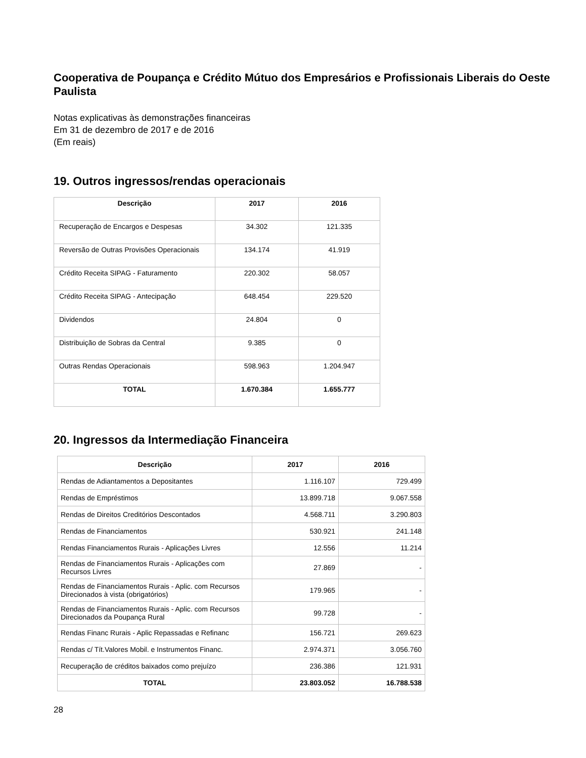Cooperativa de Poupança e Crédito Mútuo dos Empresários e Profissionais Liberais do Oeste Paulista
Notas explicativas às demonstrações financeiras
Em 31 de dezembro de 2017 e de 2016
(Em reais)
19. Outros ingressos/rendas operacionais
| Descrição | 2017 | 2016 |
| --- | --- | --- |
| Recuperação de Encargos e Despesas | 34.302 | 121.335 |
| Reversão de Outras Provisões Operacionais | 134.174 | 41.919 |
| Crédito Receita SIPAG - Faturamento | 220.302 | 58.057 |
| Crédito Receita SIPAG - Antecipação | 648.454 | 229.520 |
| Dividendos | 24.804 | 0 |
| Distribuição de Sobras da Central | 9.385 | 0 |
| Outras Rendas Operacionais | 598.963 | 1.204.947 |
| TOTAL | 1.670.384 | 1.655.777 |
20. Ingressos da Intermediação Financeira
| Descrição | 2017 | 2016 |
| --- | --- | --- |
| Rendas de Adiantamentos a Depositantes | 1.116.107 | 729.499 |
| Rendas de Empréstimos | 13.899.718 | 9.067.558 |
| Rendas de Direitos Creditórios Descontados | 4.568.711 | 3.290.803 |
| Rendas de Financiamentos | 530.921 | 241.148 |
| Rendas Financiamentos Rurais - Aplicações Livres | 12.556 | 11.214 |
| Rendas de Financiamentos Rurais - Aplicações com Recursos Livres | 27.869 | - |
| Rendas de Financiamentos Rurais - Aplic. com Recursos Direcionados à vista (obrigatórios) | 179.965 | - |
| Rendas de Financiamentos Rurais - Aplic. com Recursos Direcionados da Poupança Rural | 99.728 | - |
| Rendas Financ Rurais - Aplic Repassadas e Refinanc | 156.721 | 269.623 |
| Rendas c/ Tít.Valores Mobil. e Instrumentos Financ. | 2.974.371 | 3.056.760 |
| Recuperação de créditos baixados como prejuízo | 236.386 | 121.931 |
| TOTAL | 23.803.052 | 16.788.538 |
28